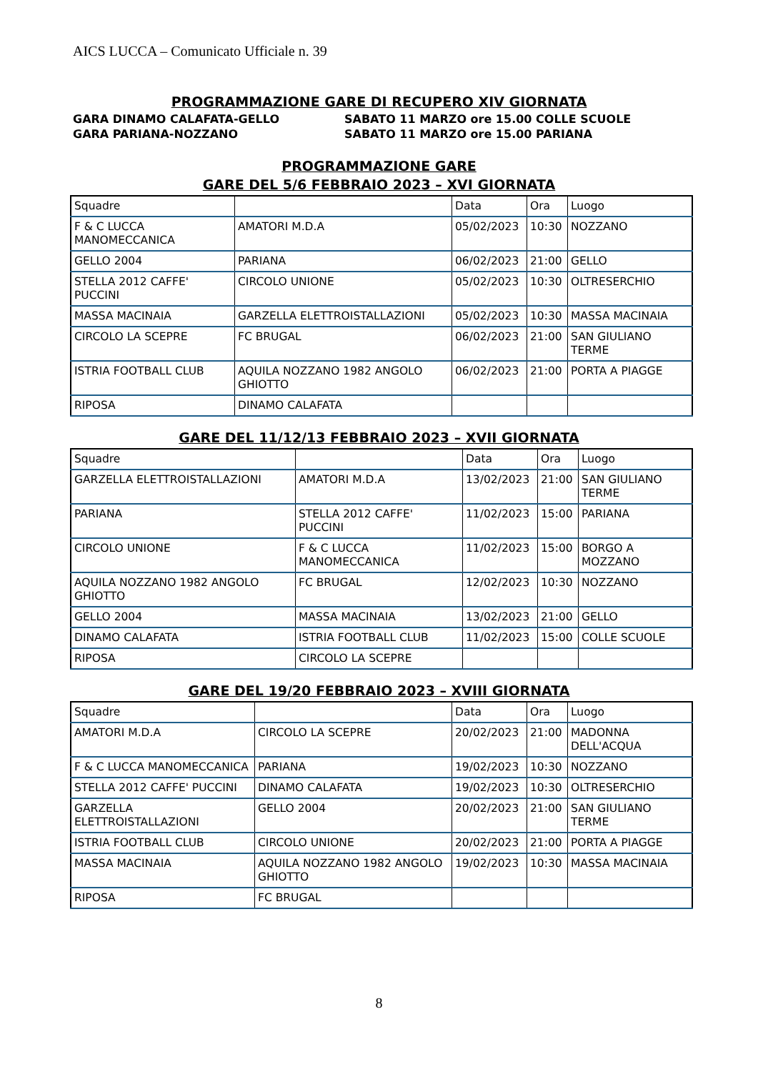AICS LUCCA – Comunicato Ufficiale n. 39
PROGRAMMAZIONE GARE DI RECUPERO XIV GIORNATA
GARA DINAMO CALAFATA-GELLO SABATO 11 MARZO ore 15.00 COLLE SCUOLE
GARA PARIANA-NOZZANO SABATO 11 MARZO ore 15.00 PARIANA
PROGRAMMAZIONE GARE
GARE DEL 5/6 FEBBRAIO 2023 – XVI GIORNATA
| Squadre | | Data | Ora | Luogo |
| F & C LUCCA MANOMECCANICA | AMATORI M.D.A | 05/02/2023 | 10:30 | NOZZANO |
| GELLO 2004 | PARIANA | 06/02/2023 | 21:00 | GELLO |
| STELLA 2012 CAFFE' PUCCINI | CIRCOLO UNIONE | 05/02/2023 | 10:30 | OLTRESERCHIO |
| MASSA MACINAIA | GARZELLA ELETTROISTALLAZIONI | 05/02/2023 | 10:30 | MASSA MACINAIA |
| CIRCOLO LA SCEPRE | FC BRUGAL | 06/02/2023 | 21:00 | SAN GIULIANO TERME |
| ISTRIA FOOTBALL CLUB | AQUILA NOZZANO 1982 ANGOLO GHIOTTO | 06/02/2023 | 21:00 | PORTA A PIAGGE |
| RIPOSA | DINAMO CALAFATA | | | |
GARE DEL 11/12/13 FEBBRAIO 2023 – XVII GIORNATA
| Squadre | | Data | Ora | Luogo |
| GARZELLA ELETTROISTALLAZIONI | AMATORI M.D.A | 13/02/2023 | 21:00 | SAN GIULIANO TERME |
| PARIANA | STELLA 2012 CAFFE' PUCCINI | 11/02/2023 | 15:00 | PARIANA |
| CIRCOLO UNIONE | F & C LUCCA MANOMECCANICA | 11/02/2023 | 15:00 | BORGO A MOZZANO |
| AQUILA NOZZANO 1982 ANGOLO GHIOTTO | FC BRUGAL | 12/02/2023 | 10:30 | NOZZANO |
| GELLO 2004 | MASSA MACINAIA | 13/02/2023 | 21:00 | GELLO |
| DINAMO CALAFATA | ISTRIA FOOTBALL CLUB | 11/02/2023 | 15:00 | COLLE SCUOLE |
| RIPOSA | CIRCOLO LA SCEPRE | | | |
GARE DEL 19/20 FEBBRAIO 2023 – XVIII GIORNATA
| Squadre | | Data | Ora | Luogo |
| AMATORI M.D.A | CIRCOLO LA SCEPRE | 20/02/2023 | 21:00 | MADONNA DELL'ACQUA |
| F & C LUCCA MANOMECCANICA | PARIANA | 19/02/2023 | 10:30 | NOZZANO |
| STELLA 2012 CAFFE' PUCCINI | DINAMO CALAFATA | 19/02/2023 | 10:30 | OLTRESERCHIO |
| GARZELLA ELETTROISTALLAZIONI | GELLO 2004 | 20/02/2023 | 21:00 | SAN GIULIANO TERME |
| ISTRIA FOOTBALL CLUB | CIRCOLO UNIONE | 20/02/2023 | 21:00 | PORTA A PIAGGE |
| MASSA MACINAIA | AQUILA NOZZANO 1982 ANGOLO GHIOTTO | 19/02/2023 | 10:30 | MASSA MACINAIA |
| RIPOSA | FC BRUGAL | | | |
8